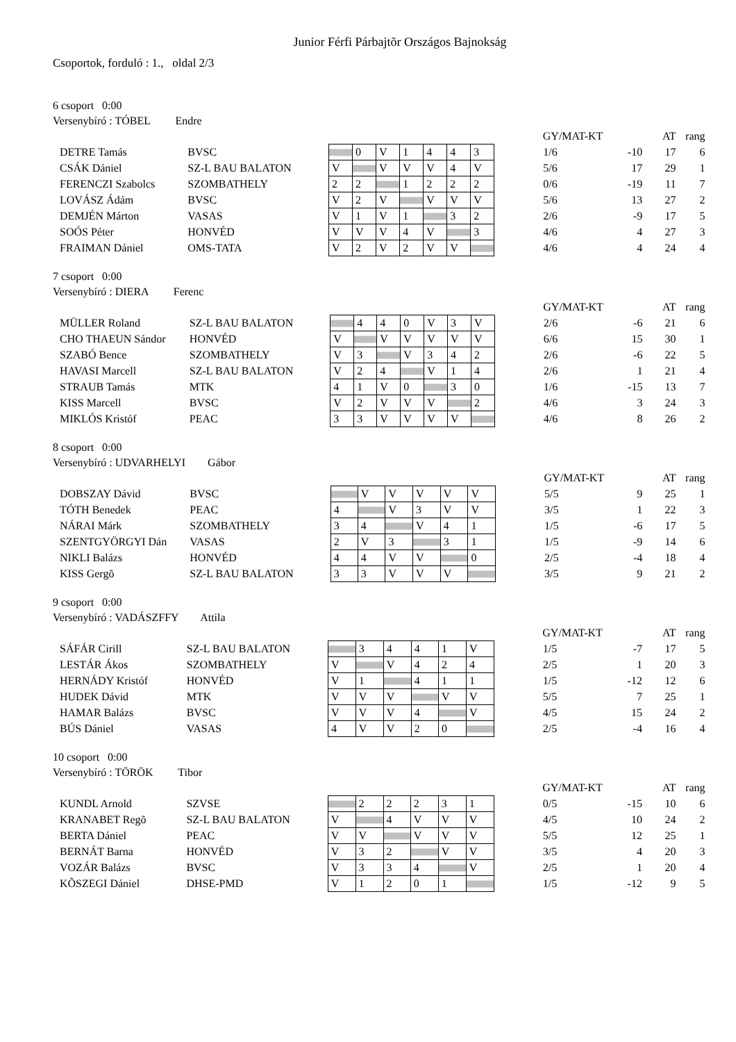Junior Férfi Párbajtõr Országos Bajnokság
Csoportok, forduló : 1., oldal 2/3
6 csoport 0:00
Versenybíró : TÓBEL Endre
| | | | | | | | | | | GY/MAT-KT | | AT | rang |
| DETRE Tamás | BVSC | | | 0 | V | 1 | 4 | 4 | 3 | 1/6 | -10 | 17 | 6 |
| CSÁK Dániel | SZ-L BAU BALATON | | V | | V | V | V | 4 | V | 5/6 | 17 | 29 | 1 |
| FERENCZI Szabolcs | SZOMBATHELY | | 2 | 2 | | 1 | 2 | 2 | 2 | 0/6 | -19 | 11 | 7 |
| LOVÁSZ Ádám | BVSC | | V | 2 | V | | V | V | V | 5/6 | 13 | 27 | 2 |
| DEMJÉN Márton | VASAS | | V | 1 | V | 1 | | 3 | 2 | 2/6 | -9 | 17 | 5 |
| SOÓS Péter | HONVÉD | | V | V | V | 4 | V | | 3 | 4/6 | 4 | 27 | 3 |
| FRAIMAN Dániel | OMS-TATA | | V | 2 | V | 2 | V | V | | 4/6 | 4 | 24 | 4 |
7 csoport 0:00
Versenybíró : DIERA Ferenc
| | | | | | | | | | | GY/MAT-KT | | AT | rang |
| MÜLLER Roland | SZ-L BAU BALATON | | | 4 | 4 | 0 | V | 3 | V | 2/6 | -6 | 21 | 6 |
| CHO THAEUN Sándor | HONVÉD | | V | | V | V | V | V | V | 6/6 | 15 | 30 | 1 |
| SZABÓ Bence | SZOMBATHELY | | V | 3 | | V | 3 | 4 | 2 | 2/6 | -6 | 22 | 5 |
| HAVASI Marcell | SZ-L BAU BALATON | | V | 2 | 4 | | V | 1 | 4 | 2/6 | 1 | 21 | 4 |
| STRAUB Tamás | MTK | | 4 | 1 | V | 0 | | 3 | 0 | 1/6 | -15 | 13 | 7 |
| KISS Marcell | BVSC | | V | 2 | V | V | V | | 2 | 4/6 | 3 | 24 | 3 |
| MIKLÓS Kristóf | PEAC | | 3 | 3 | V | V | V | V | | 4/6 | 8 | 26 | 2 |
8 csoport 0:00
Versenybíró : UDVARHELYI Gábor
| | | | | | | | | | GY/MAT-KT | | AT | rang |
| DOBSZAY Dávid | BVSC | | | V | V | V | V | V | 5/5 | 9 | 25 | 1 |
| TÓTH Benedek | PEAC | | 4 | | V | 3 | V | V | 3/5 | 1 | 22 | 3 |
| NÁRAI Márk | SZOMBATHELY | | 3 | 4 | | V | 4 | 1 | 1/5 | -6 | 17 | 5 |
| SZENTGYÖRGYI Dán | VASAS | | 2 | V | 3 | | 3 | 1 | 1/5 | -9 | 14 | 6 |
| NIKLI Balázs | HONVÉD | | 4 | 4 | V | V | | 0 | 2/5 | -4 | 18 | 4 |
| KISS Gergõ | SZ-L BAU BALATON | | 3 | 3 | V | V | V | | 3/5 | 9 | 21 | 2 |
9 csoport 0:00
Versenybíró : VADÁSZFFY Attila
| | | | | | | | | | GY/MAT-KT | | AT | rang |
| SÁFÁR Cirill | SZ-L BAU BALATON | | | 3 | 4 | 4 | 1 | V | 1/5 | -7 | 17 | 5 |
| LESTÁR Ákos | SZOMBATHELY | | V | | V | 4 | 2 | 4 | 2/5 | 1 | 20 | 3 |
| HERNÁDY Kristóf | HONVÉD | | V | 1 | | 4 | 1 | 1 | 1/5 | -12 | 12 | 6 |
| HUDEK Dávid | MTK | | V | V | V | | V | V | 5/5 | 7 | 25 | 1 |
| HAMAR Balázs | BVSC | | V | V | V | 4 | | V | 4/5 | 15 | 24 | 2 |
| BÚS Dániel | VASAS | | 4 | V | V | 2 | 0 | | 2/5 | -4 | 16 | 4 |
10 csoport 0:00
Versenybíró : TÖRÖK Tibor
| | | | | | | | | | GY/MAT-KT | | AT | rang |
| KUNDL Arnold | SZVSE | | | 2 | 2 | 2 | 3 | 1 | 0/5 | -15 | 10 | 6 |
| KRANABET Regõ | SZ-L BAU BALATON | | V | | 4 | V | V | V | 4/5 | 10 | 24 | 2 |
| BERTA Dániel | PEAC | | V | V | | V | V | V | 5/5 | 12 | 25 | 1 |
| BERNÁT Barna | HONVÉD | | V | 3 | 2 | | V | V | 3/5 | 4 | 20 | 3 |
| VOZÁR Balázs | BVSC | | V | 3 | 3 | 4 | | V | 2/5 | 1 | 20 | 4 |
| KÕSZEGI Dániel | DHSE-PMD | | V | 1 | 2 | 0 | 1 | | 1/5 | -12 | 9 | 5 |